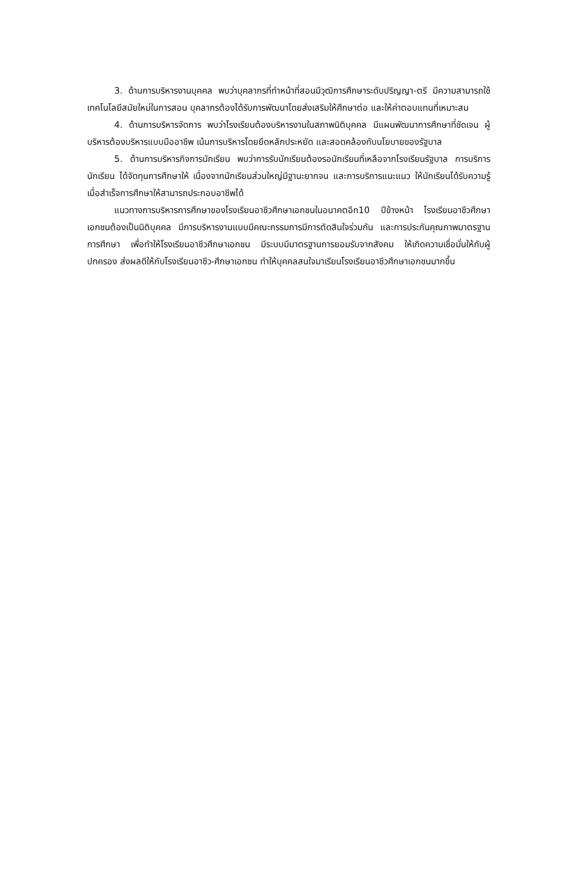3. ด้านการบริหารงานบุคคล พบว่าบุคลากรที่ทำหน้าที่สอนมีวุฒิการศึกษาระดับปริญญา-ตรี มีความสามารถใช้เทคโนโลยีสมัยใหม่ในการสอน บุคลากรต้องได้รับการพัฒนาโดยส่งเสริมให้ศึกษาต่อ และให้ค่าตอบแทนที่เหมาะสม
4. ด้านการบริหารจัดการ พบว่าโรงเรียนต้องบริหารงานในสภาพนิติบุคคล มีแผนพัฒนาการศึกษาที่ชัดเจน ผู้บริหารต้องบริหารแบบมืออาชีพ เน้นการบริหารโดยยึดหลักประหยัด และสอดคล้องกับนโยบายของรัฐบาล
5. ด้านการบริหารกิจการนักเรียน พบว่าการรับนักเรียนต้องรอนักเรียนที่เหลือจากโรงเรียนรัฐบาล การบริการนักเรียน ได้จัดทุนการศึกษาให้ เนื่องจากนักเรียนส่วนใหญ่มีฐานะยากจน และการบริการแนะแนว ให้นักเรียนได้รับความรู้ เมื่อสำเร็จการศึกษาให้สามารถประกอบอาชีพได้
แนวทางการบริหารการศึกษาของโรงเรียนอาชีวศึกษาเอกชนในอนาคตอีก10 ปีข้างหน้า โรงเรียนอาชีวศึกษาเอกชนต้องเป็นนิติบุคคล มีการบริหารงานแบบมีคณะกรรมการมีการตัดสินใจร่วมกัน และการประกันคุณภาพมาตรฐานการศึกษา เพื่อทำให้โรงเรียนอาชีวศึกษาเอกชน มีระบบมีมาตรฐานการยอมรับจากสังคม ให้เกิดความเชื่อมั่นให้กับผู้ปกครอง ส่งผลดีให้กับโรงเรียนอาชีว-ศึกษาเอกชน ทำให้บุคคลสนใจมาเรียนโรงเรียนอาชีวศึกษาเอกชนมากขึ้น